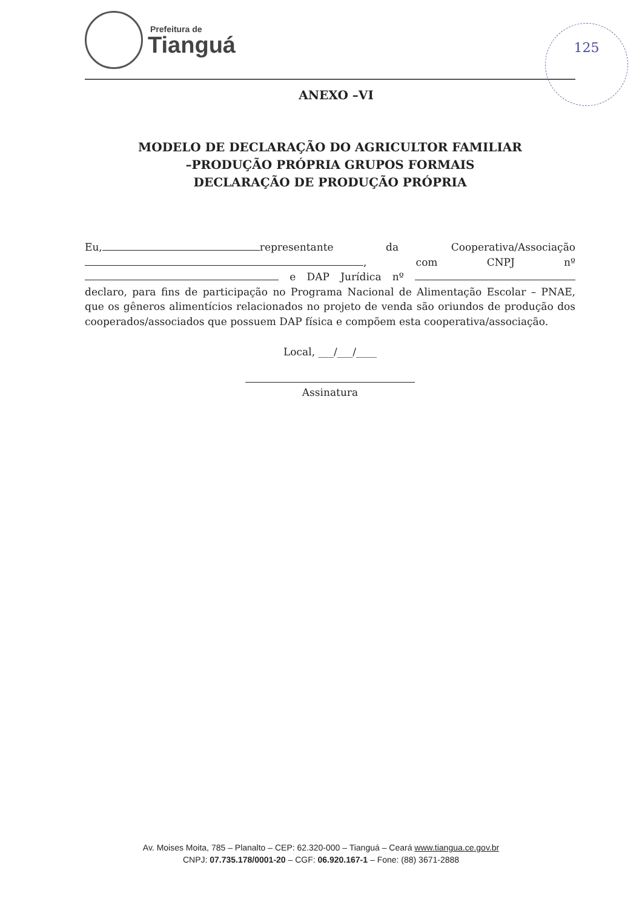Prefeitura de
Tianguá
125
ANEXO –VI
MODELO DE DECLARAÇÃO DO AGRICULTOR FAMILIAR
–PRODUÇÃO PRÓPRIA GRUPOS FORMAIS
DECLARAÇÃO DE PRODUÇÃO PRÓPRIA
Eu, representante da Cooperativa/Associação , com CNPJ nº e DAP Jurídica nº declaro, para fins de participação no Programa Nacional de Alimentação Escolar – PNAE, que os gêneros alimentícios relacionados no projeto de venda são oriundos de produção dos cooperados/associados que possuem DAP física e compõem esta cooperativa/associação.
Local, ___/___/____
Assinatura
Av. Moises Moita, 785 – Planalto – CEP: 62.320-000 – Tianguá – Ceará www.tiangua.ce.gov.br
CNPJ: 07.735.178/0001-20 – CGF: 06.920.167-1 – Fone: (88) 3671-2888